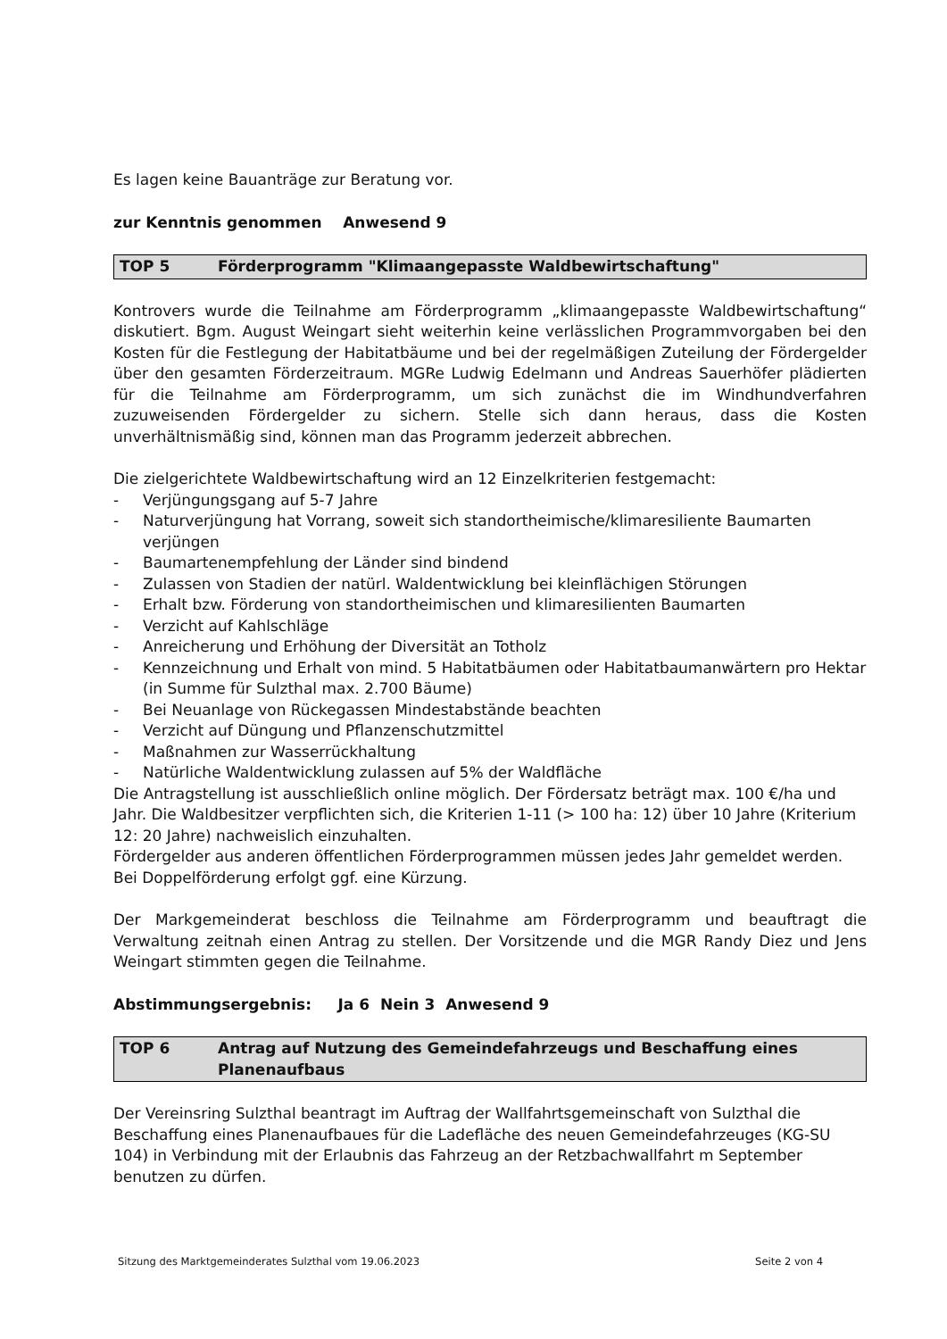Es lagen keine Bauanträge zur Beratung vor.
zur Kenntnis genommen Anwesend 9
TOP 5 Förderprogramm "Klimaangepasste Waldbewirtschaftung"
Kontrovers wurde die Teilnahme am Förderprogramm „klimaangepasste Waldbewirtschaftung“ diskutiert. Bgm. August Weingart sieht weiterhin keine verlässlichen Programmvorgaben bei den Kosten für die Festlegung der Habitatbäume und bei der regelmäßigen Zuteilung der Fördergelder über den gesamten Förderzeitraum. MGRe Ludwig Edelmann und Andreas Sauerhöfer plädierten für die Teilnahme am Förderprogramm, um sich zunächst die im Windhundverfahren zuzuweisenden Fördergelder zu sichern. Stelle sich dann heraus, dass die Kosten unverhältnismäßig sind, können man das Programm jederzeit abbrechen.
Die zielgerichtete Waldbewirtschaftung wird an 12 Einzelkriterien festgemacht:
- Verjüngungsgang auf 5-7 Jahre
- Naturverjüngung hat Vorrang, soweit sich standortheimische/klimaresiliente Baumarten verjüngen
- Baumartenempfehlung der Länder sind bindend
- Zulassen von Stadien der natürl. Waldentwicklung bei kleinflächigen Störungen
- Erhalt bzw. Förderung von standortheimischen und klimaresilienten Baumarten
- Verzicht auf Kahlschläge
- Anreicherung und Erhöhung der Diversität an Totholz
- Kennzeichnung und Erhalt von mind. 5 Habitatbäumen oder Habitatbaumanwärtern pro Hektar (in Summe für Sulzthal max. 2.700 Bäume)
- Bei Neuanlage von Rückegassen Mindestabstände beachten
- Verzicht auf Düngung und Pflanzenschutzmittel
- Maßnahmen zur Wasserrückhaltung
- Natürliche Waldentwicklung zulassen auf 5% der Waldfläche
Die Antragstellung ist ausschließlich online möglich. Der Fördersatz beträgt max. 100 €/ha und Jahr. Die Waldbesitzer verpflichten sich, die Kriterien 1-11 (> 100 ha: 12) über 10 Jahre (Kriterium 12: 20 Jahre) nachweislich einzuhalten.
Fördergelder aus anderen öffentlichen Förderprogrammen müssen jedes Jahr gemeldet werden. Bei Doppelförderung erfolgt ggf. eine Kürzung.
Der Markgemeinderat beschloss die Teilnahme am Förderprogramm und beauftragt die Verwaltung zeitnah einen Antrag zu stellen. Der Vorsitzende und die MGR Randy Diez und Jens Weingart stimmten gegen die Teilnahme.
Abstimmungsergebnis: Ja 6 Nein 3 Anwesend 9
TOP 6 Antrag auf Nutzung des Gemeindefahrzeugs und Beschaffung eines Planenaufbaus
Der Vereinsring Sulzthal beantragt im Auftrag der Wallfahrtsgemeinschaft von Sulzthal die Beschaffung eines Planenaufbaues für die Ladefläche des neuen Gemeindefahrzeuges (KG-SU 104) in Verbindung mit der Erlaubnis das Fahrzeug an der Retzbachwallfahrt m September benutzen zu dürfen.
Sitzung des Marktgemeinderates Sulzthal vom 19.06.2023 Seite 2 von 4